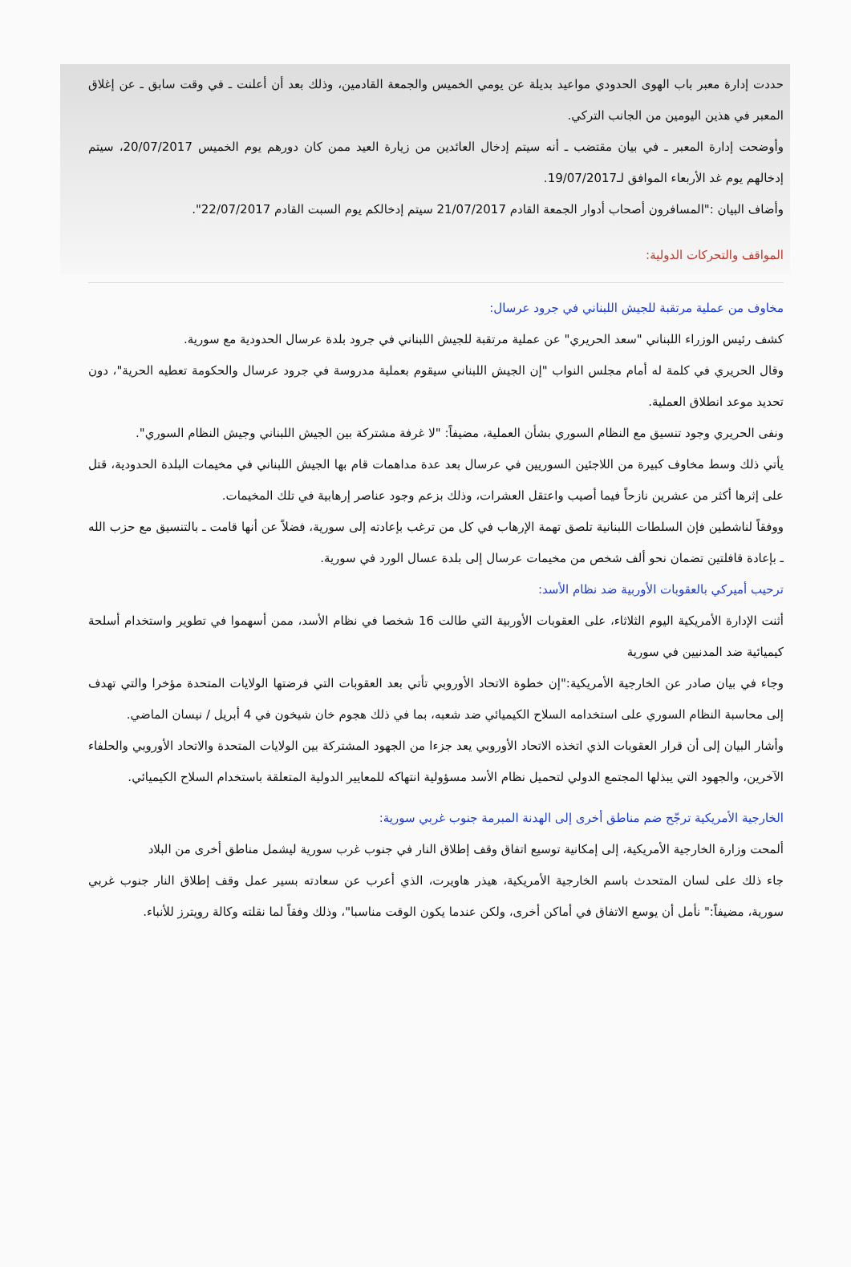حددت إدارة معبر باب الهوى الحدودي مواعيد بديلة عن يومي الخميس والجمعة القادمين، وذلك بعد أن أعلنت ـ في وقت سابق ـ عن إغلاق المعبر في هذين اليومين من الجانب التركي.
وأوضحت إدارة المعبر ـ في بيان مقتضب ـ أنه سيتم إدخال العائدين من زيارة العيد ممن كان دورهم يوم الخميس 20/07/2017، سيتم إدخالهم يوم غد الأربعاء الموافق لـ19/07/2017.
وأضاف البيان :"المسافرون أصحاب أدوار الجمعة القادم 21/07/2017 سيتم إدخالكم يوم السبت القادم 22/07/2017".
المواقف والتحركات الدولية:
مخاوف من عملية مرتقبة للجيش اللبناني في جرود عرسال:
كشف رئيس الوزراء اللبناني "سعد الحريري" عن عملية مرتقبة للجيش اللبناني في جرود بلدة عرسال الحدودية مع سورية.
وقال الحريري في كلمة له أمام مجلس النواب "إن الجيش اللبناني سيقوم بعملية مدروسة في جرود عرسال والحكومة تعطيه الحرية"، دون تحديد موعد انطلاق العملية.
ونفى الحريري وجود تنسيق مع النظام السوري بشأن العملية، مضيفاً: "لا غرفة مشتركة بين الجيش اللبناني وجيش النظام السوري".
يأتي ذلك وسط مخاوف كبيرة من اللاجئين السوريين في عرسال بعد عدة مداهمات قام بها الجيش اللبناني في مخيمات البلدة الحدودية، قتل على إثرها أكثر من عشرين نازحاً فيما أصيب واعتقل العشرات، وذلك بزعم وجود عناصر إرهابية في تلك المخيمات.
ووفقاً لناشطين فإن السلطات اللبنانية تلصق تهمة الإرهاب في كل من ترغب بإعادته إلى سورية، فضلاً عن أنها قامت ـ بالتنسيق مع حزب الله ـ بإعادة قافلتين تضمان نحو ألف شخص من مخيمات عرسال إلى بلدة عسال الورد في سورية.
ترحيب أميركي بالعقوبات الأوربية ضد نظام الأسد:
أثنت الإدارة الأمريكية اليوم الثلاثاء، على العقوبات الأوربية التي طالت 16 شخصا في نظام الأسد، ممن أسهموا في تطوير واستخدام أسلحة كيميائية ضد المدنيين في سورية
وجاء في بيان صادر عن الخارجية الأمريكية:"إن خطوة الاتحاد الأوروبي تأتي بعد العقوبات التي فرضتها الولايات المتحدة مؤخرا والتي تهدف إلى محاسبة النظام السوري على استخدامه السلاح الكيميائي ضد شعبه، بما في ذلك هجوم خان شيخون في 4 أبريل / نيسان الماضي.
وأشار البيان إلى أن قرار العقوبات الذي اتخذه الاتحاد الأوروبي يعد جزءا من الجهود المشتركة بين الولايات المتحدة والاتحاد الأوروبي والحلفاء الآخرين، والجهود التي يبذلها المجتمع الدولي لتحميل نظام الأسد مسؤولية انتهاكه للمعايير الدولية المتعلقة باستخدام السلاح الكيميائي.
الخارجية الأمريكية ترجّح ضم مناطق أخرى إلى الهدنة المبرمة جنوب غربي سورية:
ألمحت وزارة الخارجية الأمريكية، إلى إمكانية توسيع اتفاق وقف إطلاق النار في جنوب غرب سورية ليشمل مناطق أخرى من البلاد
جاء ذلك على لسان المتحدث باسم الخارجية الأمريكية، هيذر هاويرت، الذي أعرب عن سعادته بسير عمل وقف إطلاق النار جنوب غربي سورية، مضيفاً:" نأمل أن يوسع الاتفاق في أماكن أخرى، ولكن عندما يكون الوقت مناسبا"، وذلك وفقاً لما نقلته وكالة رويترز للأنباء.